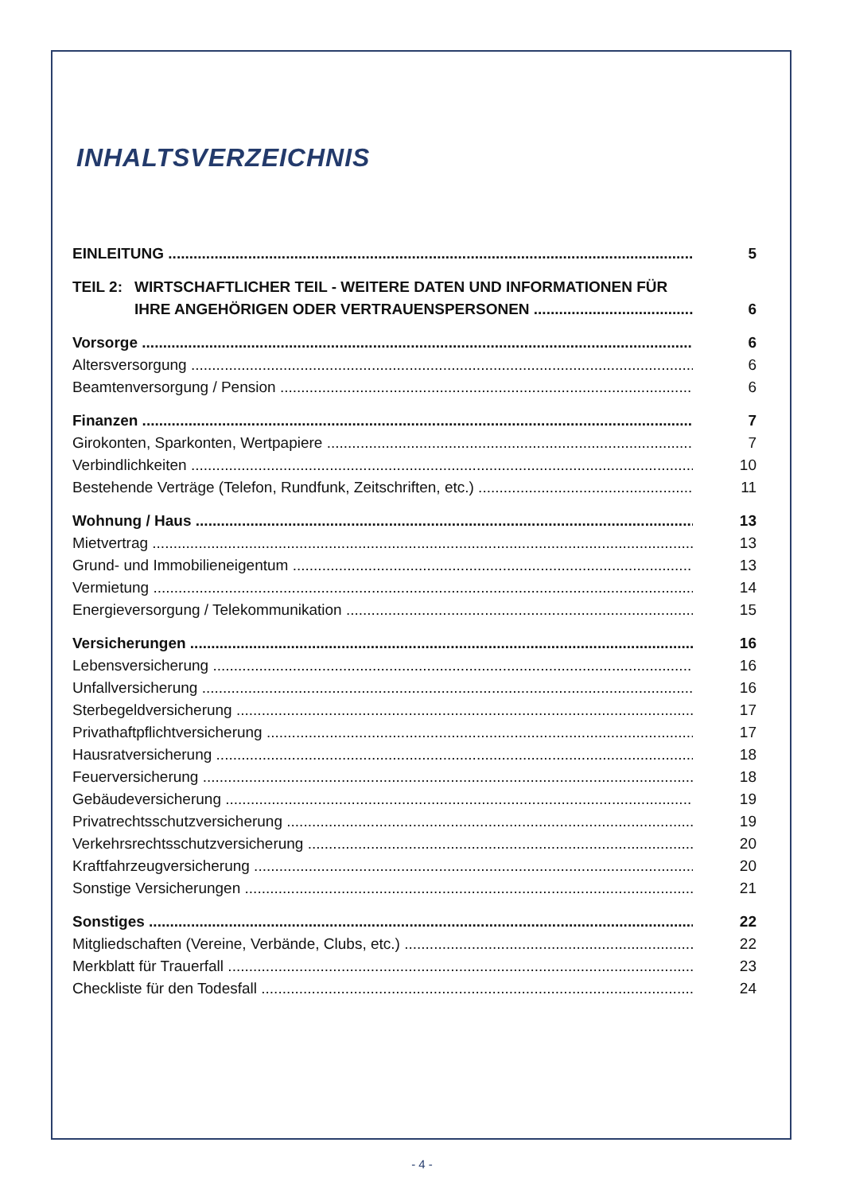INHALTSVERZEICHNIS
EINLEITUNG 5
TEIL 2: WIRTSCHAFTLICHER TEIL - WEITERE DATEN UND INFORMATIONEN FÜR
IHRE ANGEHÖRIGEN ODER VERTRAUENSPERSONEN 6
Vorsorge 6
Altersversorgung 6
Beamtenversorgung / Pension 6
Finanzen 7
Girokonten, Sparkonten, Wertpapiere 7
Verbindlichkeiten 10
Bestehende Verträge (Telefon, Rundfunk, Zeitschriften, etc.) 11
Wohnung / Haus 13
Mietvertrag 13
Grund- und Immobilieneigentum 13
Vermietung 14
Energieversorgung / Telekommunikation 15
Versicherungen 16
Lebensversicherung 16
Unfallversicherung 16
Sterbegeldversicherung 17
Privathaftpflichtversicherung 17
Hausratversicherung 18
Feuerversicherung 18
Gebäudeversicherung 19
Privatrechtsschutzversicherung 19
Verkehrsrechtsschutzversicherung 20
Kraftfahrzeugversicherung 20
Sonstige Versicherungen 21
Sonstiges 22
Mitgliedschaften (Vereine, Verbände, Clubs, etc.) 22
Merkblatt für Trauerfall 23
Checkliste für den Todesfall 24
- 4 -